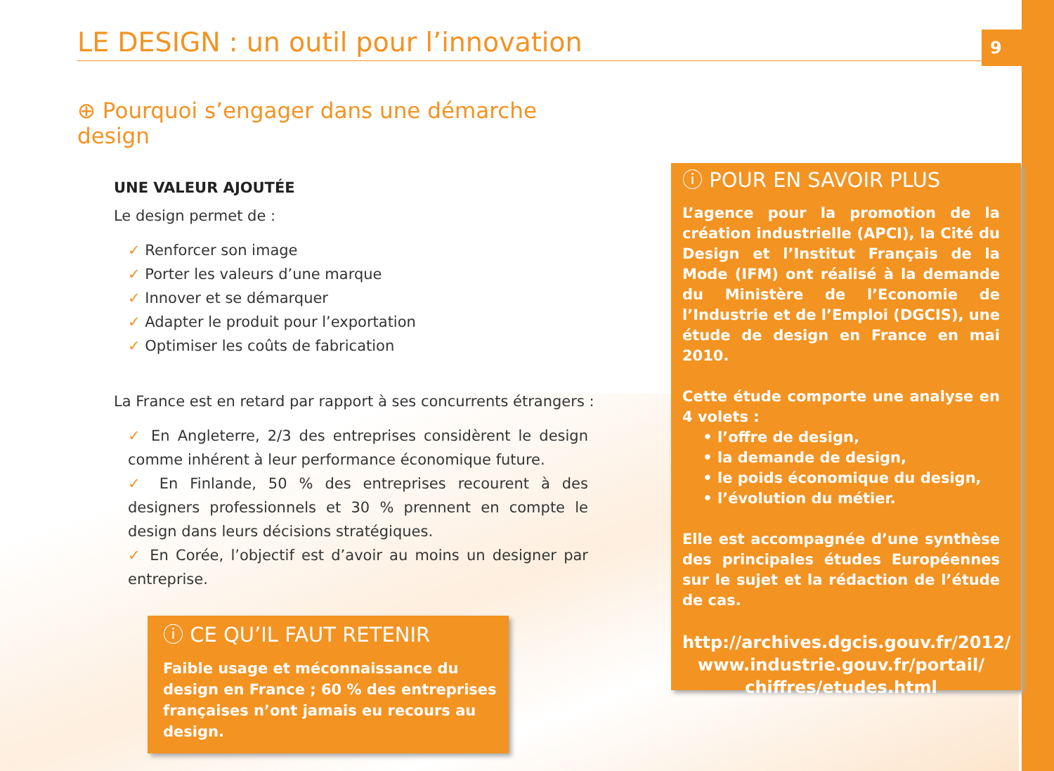9
LE DESIGN : un outil pour l’innovation
⊕ Pourquoi s’engager dans une démarche design
UNE VALEUR AJOUTÉE
Le design permet de :
✓ Renforcer son image
✓ Porter les valeurs d’une marque
✓ Innover et se démarquer
✓ Adapter le produit pour l’exportation
✓ Optimiser les coûts de fabrication
La France est en retard par rapport à ses concurrents étrangers :
✓ En Angleterre, 2/3 des entreprises considèrent le design comme inhérent à leur performance économique future.
✓ En Finlande, 50 % des entreprises recourent à des designers professionnels et 30 % prennent en compte le design dans leurs décisions stratégiques.
✓ En Corée, l’objectif est d’avoir au moins un designer par entreprise.
ⓘ CE QU’IL FAUT RETENIR
Faible usage et méconnaissance du design en France ; 60 % des entreprises françaises n’ont jamais eu recours au design.
ⓘ POUR EN SAVOIR PLUS
L’agence pour la promotion de la création industrielle (APCI), la Cité du Design et l’Institut Français de la Mode (IFM) ont réalisé à la demande du Ministère de l’Economie de l’Industrie et de l’Emploi (DGCIS), une étude de design en France en mai 2010.
Cette étude comporte une analyse en 4 volets :
• l’offre de design,
• la demande de design,
• le poids économique du design,
• l’évolution du métier.
Elle est accompagnée d’une synthèse des principales études Européennes sur le sujet et la rédaction de l’étude de cas.
http://archives.dgcis.gouv.fr/2012/ www.industrie.gouv.fr/portail/ chiffres/etudes.html